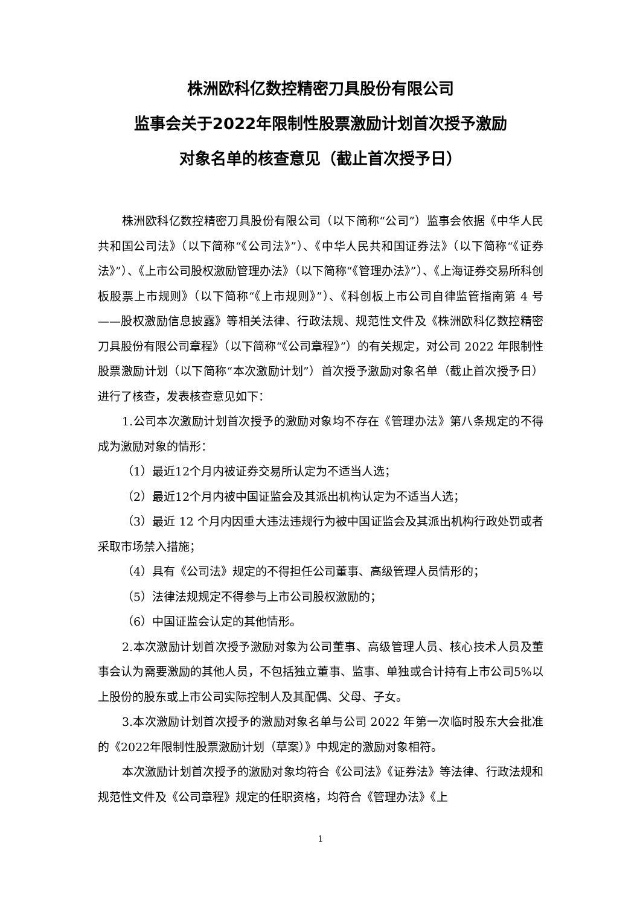株洲欧科亿数控精密刀具股份有限公司
监事会关于2022年限制性股票激励计划首次授予激励
对象名单的核查意见（截止首次授予日）
株洲欧科亿数控精密刀具股份有限公司（以下简称“公司”）监事会依据《中华人民共和国公司法》（以下简称“《公司法》”）、《中华人民共和国证券法》（以下简称“《证券法》”）、《上市公司股权激励管理办法》（以下简称“《管理办法》”）、《上海证券交易所科创板股票上市规则》（以下简称“《上市规则》”）、《科创板上市公司自律监管指南第 4 号——股权激励信息披露》等相关法律、行政法规、规范性文件及《株洲欧科亿数控精密刀具股份有限公司章程》（以下简称“《公司章程》”）的有关规定，对公司 2022 年限制性股票激励计划（以下简称“本次激励计划”）首次授予激励对象名单（截止首次授予日）进行了核查，发表核查意见如下：
1.公司本次激励计划首次授予的激励对象均不存在《管理办法》第八条规定的不得成为激励对象的情形：
（1）最近12个月内被证券交易所认定为不适当人选；
（2）最近12个月内被中国证监会及其派出机构认定为不适当人选；
（3）最近 12 个月内因重大违法违规行为被中国证监会及其派出机构行政处罚或者采取市场禁入措施；
（4）具有《公司法》规定的不得担任公司董事、高级管理人员情形的；
（5）法律法规规定不得参与上市公司股权激励的；
（6）中国证监会认定的其他情形。
2.本次激励计划首次授予激励对象为公司董事、高级管理人员、核心技术人员及董事会认为需要激励的其他人员，不包括独立董事、监事、单独或合计持有上市公司5%以上股份的股东或上市公司实际控制人及其配偶、父母、子女。
3.本次激励计划首次授予的激励对象名单与公司 2022 年第一次临时股东大会批准的《2022年限制性股票激励计划（草案）》中规定的激励对象相符。
本次激励计划首次授予的激励对象均符合《公司法》《证券法》等法律、行政法规和规范性文件及《公司章程》规定的任职资格，均符合《管理办法》《上
1